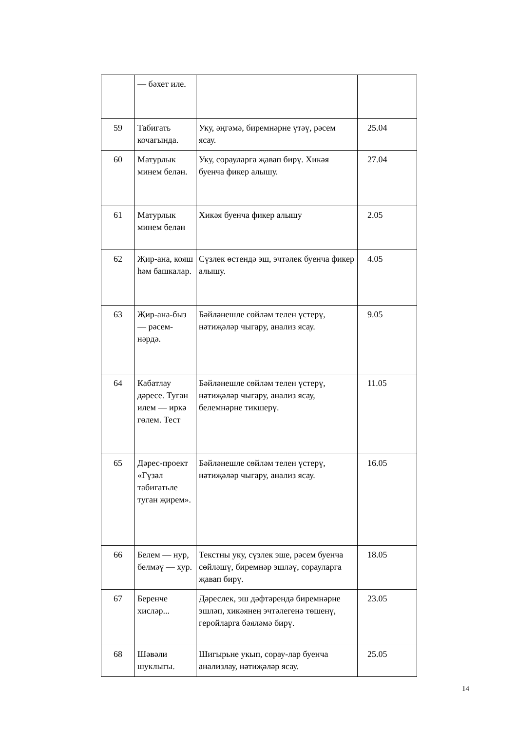| | — бәхет иле. | | |
| 59 | Табигать кочагында. | Уку, әңгәмә, биремнәрне үтәү, рәсем ясау. | 25.04 |
| 60 | Матурлык минем белән. | Уку, сорауларга җавап бирү. Хикәя буенча фикер алышу. | 27.04 |
| 61 | Матурлык минем белән | Хикәя буенча фикер алышу | 2.05 |
| 62 | Җир-ана, кояш һәм башкалар. | Сүзлек өстендә эш, эчтәлек буенча фикер алышу. | 4.05 |
| 63 | Җир-ана-быз — рәсем-нәрдә. | Бәйләнешле сөйләм телен үстерү, нәтиҗәләр чыгару, анализ ясау. | 9.05 |
| 64 | Кабатлау дәресе. Туган илем — иркә гөлем. Тест | Бәйләнешле сөйләм телен үстерү, нәтиҗәләр чыгару, анализ ясау, белемнәрне тикшерү. | 11.05 |
| 65 | Дәрес-проект «Гүзәл табигатьле туган җирем». | Бәйләнешле сөйләм телен үстерү, нәтиҗәләр чыгару, анализ ясау. | 16.05 |
| 66 | Белем — нур, белмәү — хур. | Текстны уку, сүзлек эше, рәсем буенча сөйләшү, биремнәр эшләү, сорауларга җавап бирү. | 18.05 |
| 67 | Беренче хисләр... | Дәреслек, эш дәфтәрендә биремнәрне эшләп, хикәянең эчтәлегенә төшенү, геройларга бәяләмә бирү. | 23.05 |
| 68 | Шәвәли шуклыгы. | Шигырьне укып, сорау-лар буенча анализлау, нәтиҗәләр ясау. | 25.05 |
14